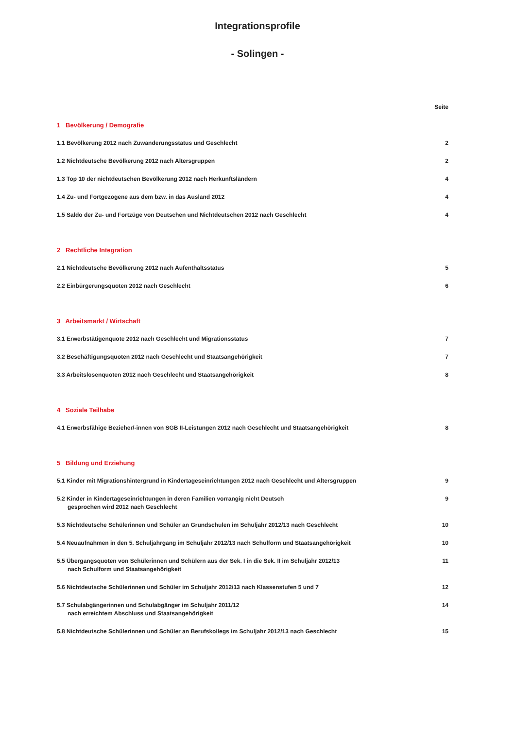Integrationsprofile
- Solingen -
Seite
1 Bevölkerung / Demografie
1.1 Bevölkerung 2012 nach Zuwanderungsstatus und Geschlecht 2
1.2 Nichtdeutsche Bevölkerung 2012 nach Altersgruppen 2
1.3 Top 10 der nichtdeutschen Bevölkerung 2012 nach Herkunftsländern 4
1.4 Zu- und Fortgezogene aus dem bzw. in das Ausland 2012 4
1.5 Saldo der Zu- und Fortzüge von Deutschen und Nichtdeutschen 2012 nach Geschlecht 4
2 Rechtliche Integration
2.1 Nichtdeutsche Bevölkerung 2012 nach Aufenthaltsstatus 5
2.2 Einbürgerungsquoten 2012 nach Geschlecht 6
3 Arbeitsmarkt / Wirtschaft
3.1 Erwerbstätigenquote 2012 nach Geschlecht und Migrationsstatus 7
3.2 Beschäftigungsquoten 2012 nach Geschlecht und Staatsangehörigkeit 7
3.3 Arbeitslosenquoten 2012 nach Geschlecht und Staatsangehörigkeit 8
4 Soziale Teilhabe
4.1 Erwerbsfähige Bezieher/-innen von SGB II-Leistungen 2012 nach Geschlecht und Staatsangehörigkeit 8
5 Bildung und Erziehung
5.1 Kinder mit Migrationshintergrund in Kindertageseinrichtungen 2012 nach Geschlecht und Altersgruppen 9
5.2 Kinder in Kindertageseinrichtungen in deren Familien vorrangig nicht Deutsch
gesprochen wird 2012 nach Geschlecht 9
5.3 Nichtdeutsche Schülerinnen und Schüler an Grundschulen im Schuljahr 2012/13 nach Geschlecht 10
5.4 Neuaufnahmen in den 5. Schuljahrgang im Schuljahr 2012/13 nach Schulform und Staatsangehörigkeit 10
5.5 Übergangsquoten von Schülerinnen und Schülern aus der Sek. I in die Sek. II im Schuljahr 2012/13
nach Schulform und Staatsangehörigkeit 11
5.6 Nichtdeutsche Schülerinnen und Schüler im Schuljahr 2012/13 nach Klassenstufen 5 und 7 12
5.7 Schulabgängerinnen und Schulabgänger im Schuljahr 2011/12
nach erreichtem Abschluss und Staatsangehörigkeit 14
5.8 Nichtdeutsche Schülerinnen und Schüler an Berufskollegs im Schuljahr 2012/13 nach Geschlecht 15